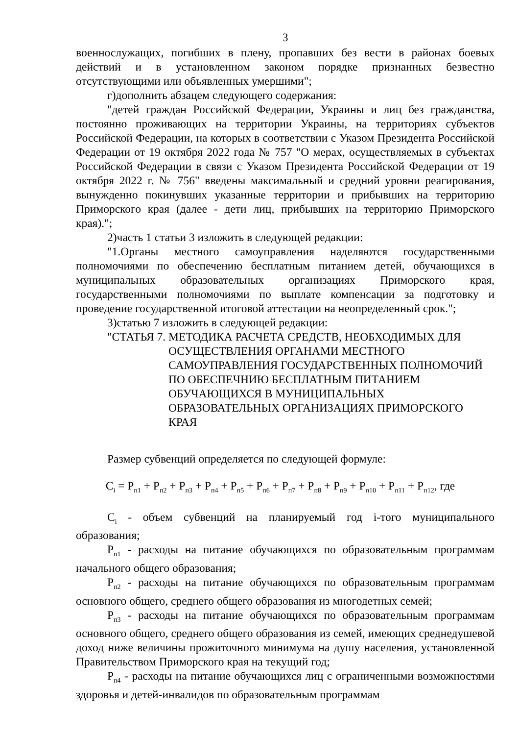3
военнослужащих, погибших в плену, пропавших без вести в районах боевых действий и в установленном законом порядке признанных безвестно отсутствующими или объявленных умершими";
г)дополнить абзацем следующего содержания:
"детей граждан Российской Федерации, Украины и лиц без гражданства, постоянно проживающих на территории Украины, на территориях субъектов Российской Федерации, на которых в соответствии с Указом Президента Российской Федерации от 19 октября 2022 года № 757 "О мерах, осуществляемых в субъектах Российской Федерации в связи с Указом Президента Российской Федерации от 19 октября 2022 г. № 756" введены максимальный и средний уровни реагирования, вынужденно покинувших указанные территории и прибывших на территорию Приморского края (далее - дети лиц, прибывших на территорию Приморского края).";
2)часть 1 статьи 3 изложить в следующей редакции:
"1.Органы местного самоуправления наделяются государственными полномочиями по обеспечению бесплатным питанием детей, обучающихся в муниципальных образовательных организациях Приморского края, государственными полномочиями по выплате компенсации за подготовку и проведение государственной итоговой аттестации на неопределенный срок.";
3)статью 7 изложить в следующей редакции:
"СТАТЬЯ 7. МЕТОДИКА РАСЧЕТА СРЕДСТВ, НЕОБХОДИМЫХ ДЛЯ ОСУЩЕСТВЛЕНИЯ ОРГАНАМИ МЕСТНОГО САМОУПРАВЛЕНИЯ ГОСУДАРСТВЕННЫХ ПОЛНОМОЧИЙ ПО ОБЕСПЕЧНИЮ БЕСПЛАТНЫМ ПИТАНИЕМ ОБУЧАЮЩИХСЯ В МУНИЦИПАЛЬНЫХ ОБРАЗОВАТЕЛЬНЫХ ОРГАНИЗАЦИЯХ ПРИМОРСКОГО КРАЯ
Размер субвенций определяется по следующей формуле:
C<sub>i</sub> = P<sub>п1</sub> + P<sub>п2</sub> + P<sub>п3</sub> + P<sub>п4</sub> + P<sub>п5</sub> + P<sub>п6</sub> + P<sub>п7</sub> + P<sub>п8</sub> + P<sub>п9</sub> + P<sub>п10</sub> + P<sub>п11</sub> + P<sub>п12</sub>, где
C<sub>i</sub> - объем субвенций на планируемый год i-того муниципального образования;
P<sub>п1</sub> - расходы на питание обучающихся по образовательным программам начального общего образования;
P<sub>п2</sub> - расходы на питание обучающихся по образовательным программам основного общего, среднего общего образования из многодетных семей;
P<sub>п3</sub> - расходы на питание обучающихся по образовательным программам основного общего, среднего общего образования из семей, имеющих среднедушевой доход ниже величины прожиточного минимума на душу населения, установленной Правительством Приморского края на текущий год;
P<sub>п4</sub> - расходы на питание обучающихся лиц с ограниченными возможностями здоровья и детей-инвалидов по образовательным программам